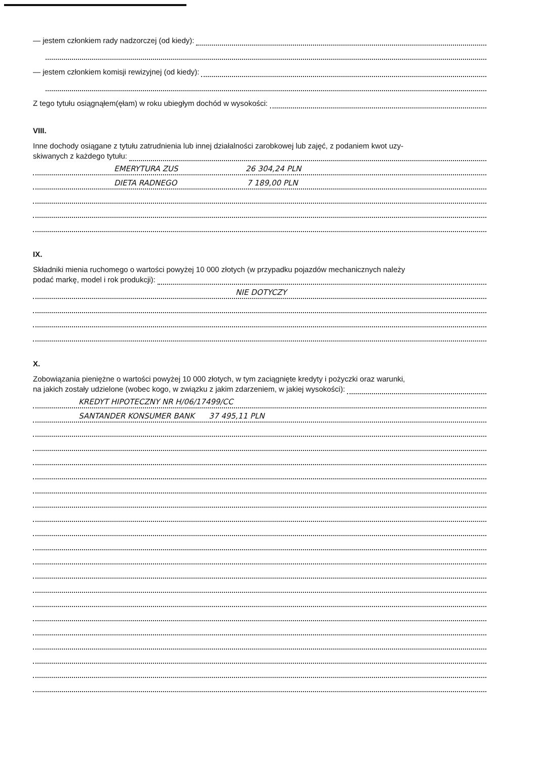— jestem członkiem rady nadzorczej (od kiedy):
— jestem członkiem komisji rewizyjnej (od kiedy):
Z tego tytułu osiągnąłem(ęłam) w roku ubiegłym dochód w wysokości:
VIII.
Inne dochody osiągane z tytułu zatrudnienia lub innej działalności zarobkowej lub zajęć, z podaniem kwot uzy-
skiwanych z każdego tytułu:
EMERYTURA ZUS 26 304,24 PLN
DIETA RADNEGO 7 189,00 PLN
IX.
Składniki mienia ruchomego o wartości powyżej 10 000 złotych (w przypadku pojazdów mechanicznych należy
podać markę, model i rok produkcji):
NIE DOTYCZY
X.
Zobowiązania pieniężne o wartości powyżej 10 000 złotych, w tym zaciągnięte kredyty i pożyczki oraz warunki,
na jakich zostały udzielone (wobec kogo, w związku z jakim zdarzeniem, w jakiej wysokości):
KREDYT HIPOTECZNY NR H/06/17499/CC
SANTANDER KONSUMER BANK 37 495,11 PLN